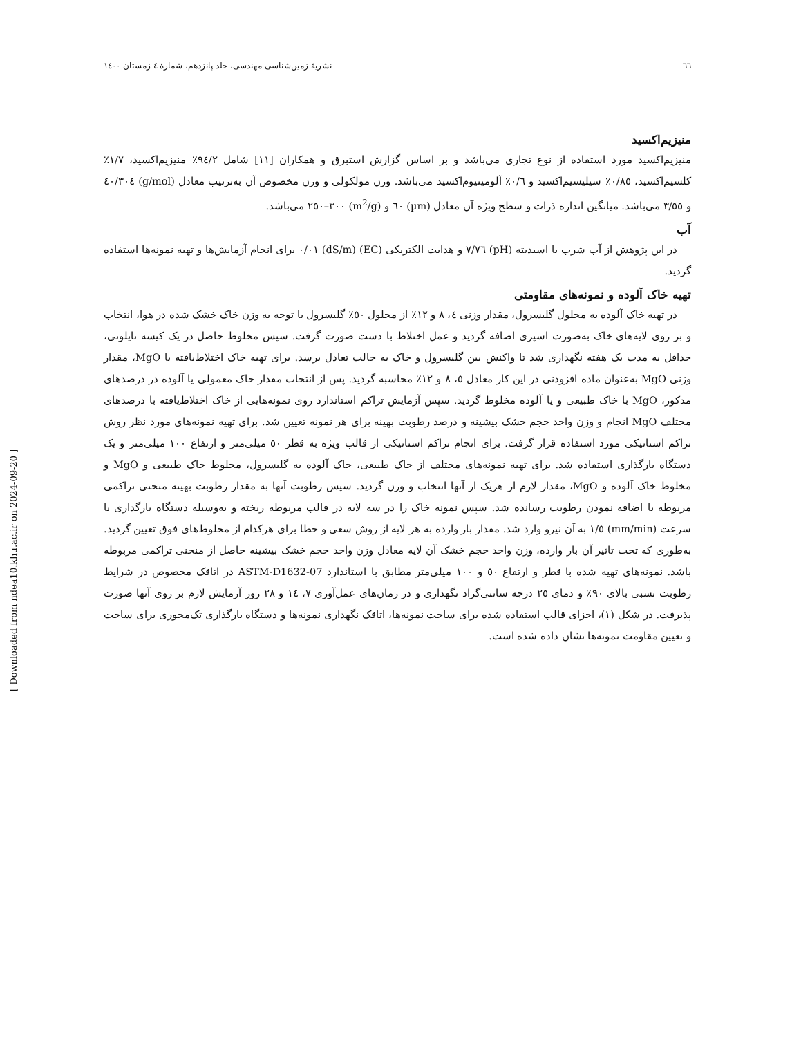٦٦ نشریهٔ زمین‌شناسی مهندسی، جلد پانزدهم، شمارهٔ ٤ زمستان ١٤٠٠
منیزیم‌اکسید
منیزیم‌اکسید مورد استفاده از نوع تجاری می‌باشد و بر اساس گزارش استبرق و همکاران [١١] شامل ٩٤/٢٪ منیزیم‌اکسید، ١/٧٪ کلسیم‌اکسید، ٠/٨٥٪ سیلیسیم‌اکسید و ٠/٦٪ آلومینیوم‌اکسید می‌باشد. وزن مولکولی و وزن مخصوص آن به‌ترتیب معادل (g/mol) ٤٠/٣٠٤ و ٣/٥٥ می‌باشد. میانگین اندازه ذرات و سطح ویژه آن معادل (µm) ٦٠ و (m<sup>2</sup>/g) ٣٠٠–٢٥٠ می‌باشد.
آب
در این پژوهش از آب شرب با اسیدیته (pH) ٧/٧٦ و هدایت الکتریکی (EC) (dS/m) ٠/٠١ برای انجام آزمایش‌ها و تهیه نمونه‌ها استفاده گردید.
تهیه خاک آلوده و نمونه‌های مقاومتی
در تهیه خاک آلوده به محلول گلیسرول، مقدار وزنی ٤، ٨ و ١٢٪ از محلول ٥٠٪ گلیسرول با توجه به وزن خاک خشک شده در هوا، انتخاب و بر روی لایه‌های خاک به‌صورت اسپری اضافه گردید و عمل اختلاط با دست صورت گرفت. سپس مخلوط حاصل در یک کیسه نایلونی، حداقل به مدت یک هفته نگهداری شد تا واکنش بین گلیسرول و خاک به حالت تعادل برسد. برای تهیه خاک اختلاط‌یافته با MgO، مقدار وزنی MgO به‌عنوان ماده افزودنی در این کار معادل ٥، ٨ و ١٢٪ محاسبه گردید. پس از انتخاب مقدار خاک معمولی یا آلوده در درصدهای مذکور، MgO با خاک طبیعی و یا آلوده مخلوط گردید. سپس آزمایش تراکم استاندارد روی نمونه‌هایی از خاک اختلاط‌یافته با درصدهای مختلف MgO انجام و وزن واحد حجم خشک بیشینه و درصد رطوبت بهینه برای هر نمونه تعیین شد. برای تهیه نمونه‌های مورد نظر روش تراکم استاتیکی مورد استفاده قرار گرفت. برای انجام تراکم استاتیکی از قالب ویژه به قطر ٥٠ میلی‌متر و ارتفاع ١٠٠ میلی‌متر و یک دستگاه بارگذاری استفاده شد. برای تهیه نمونه‌های مختلف از خاک طبیعی، خاک آلوده به گلیسرول، مخلوط خاک طبیعی و MgO و مخلوط خاک آلوده و MgO، مقدار لازم از هریک از آنها انتخاب و وزن گردید. سپس رطوبت آنها به مقدار رطوبت بهینه منحنی تراکمی مربوطه با اضافه نمودن رطوبت رسانده شد. سپس نمونه خاک را در سه لایه در قالب مربوطه ریخته و به‌وسیله دستگاه بارگذاری با سرعت (mm/min) ١/٥ به آن نیرو وارد شد. مقدار بار وارده به هر لایه از روش سعی و خطا برای هرکدام از مخلوط‌های فوق تعیین گردید. به‌طوری که تحت تاثیر آن بار وارده، وزن واحد حجم خشک آن لایه معادل وزن واحد حجم خشک بیشینه حاصل از منحنی تراکمی مربوطه باشد. نمونه‌های تهیه شده با قطر و ارتفاع ٥٠ و ١٠٠ میلی‌متر مطابق با استاندارد ASTM-D1632-07 در اتاقک مخصوص در شرایط رطوبت نسبی بالای ٩٠٪ و دمای ٢٥ درجه سانتی‌گراد نگهداری و در زمان‌های عمل‌آوری ٧، ١٤ و ٢٨ روز آزمایش لازم بر روی آنها صورت پذیرفت. در شکل (١)، اجزای قالب استفاده شده برای ساخت نمونه‌ها، اتاقک نگهداری نمونه‌ها و دستگاه بارگذاری تک‌محوری برای ساخت و تعیین مقاومت نمونه‌ها نشان داده شده است.
[ Downloaded from ndea10.khu.ac.ir on 2024-09-20 ]